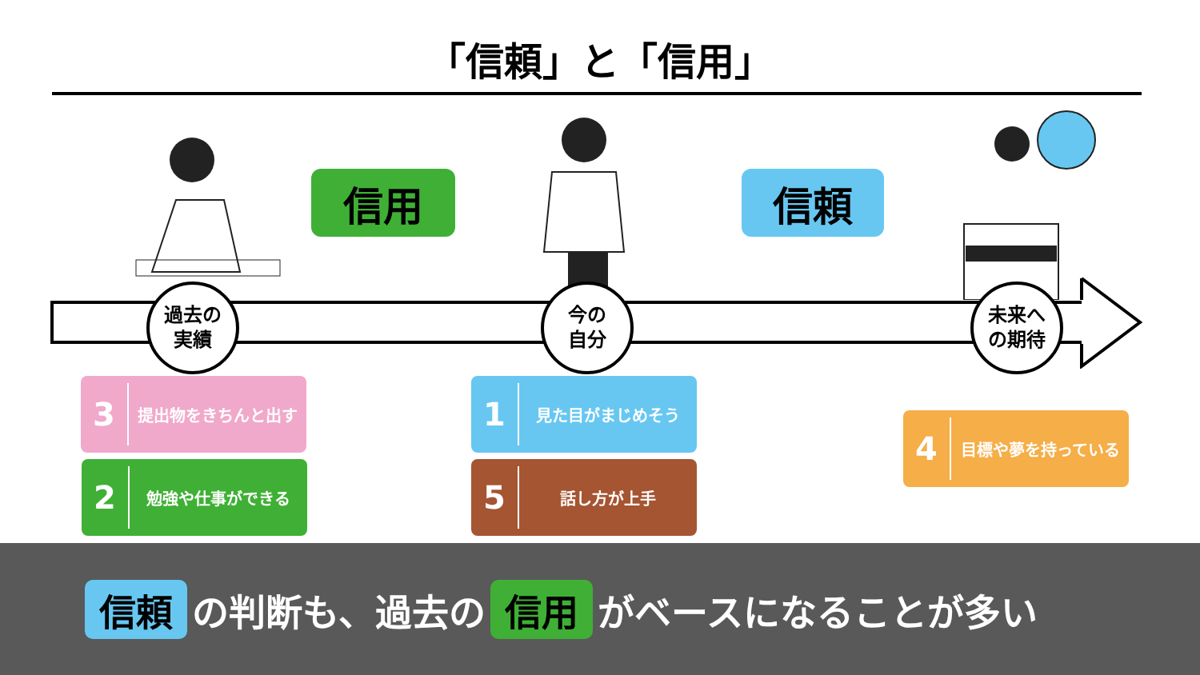「信頼」と「信用」
信用 信頼
過去の
実績
今の
自分
未来へ
の期待
3
提出物をきちんと出す
2
勉強や仕事ができる
1
見た目がまじめそう
5
話し方が上手
4
目標や夢を持っている
信頼 の判断も、過去の 信用 がベースになることが多い